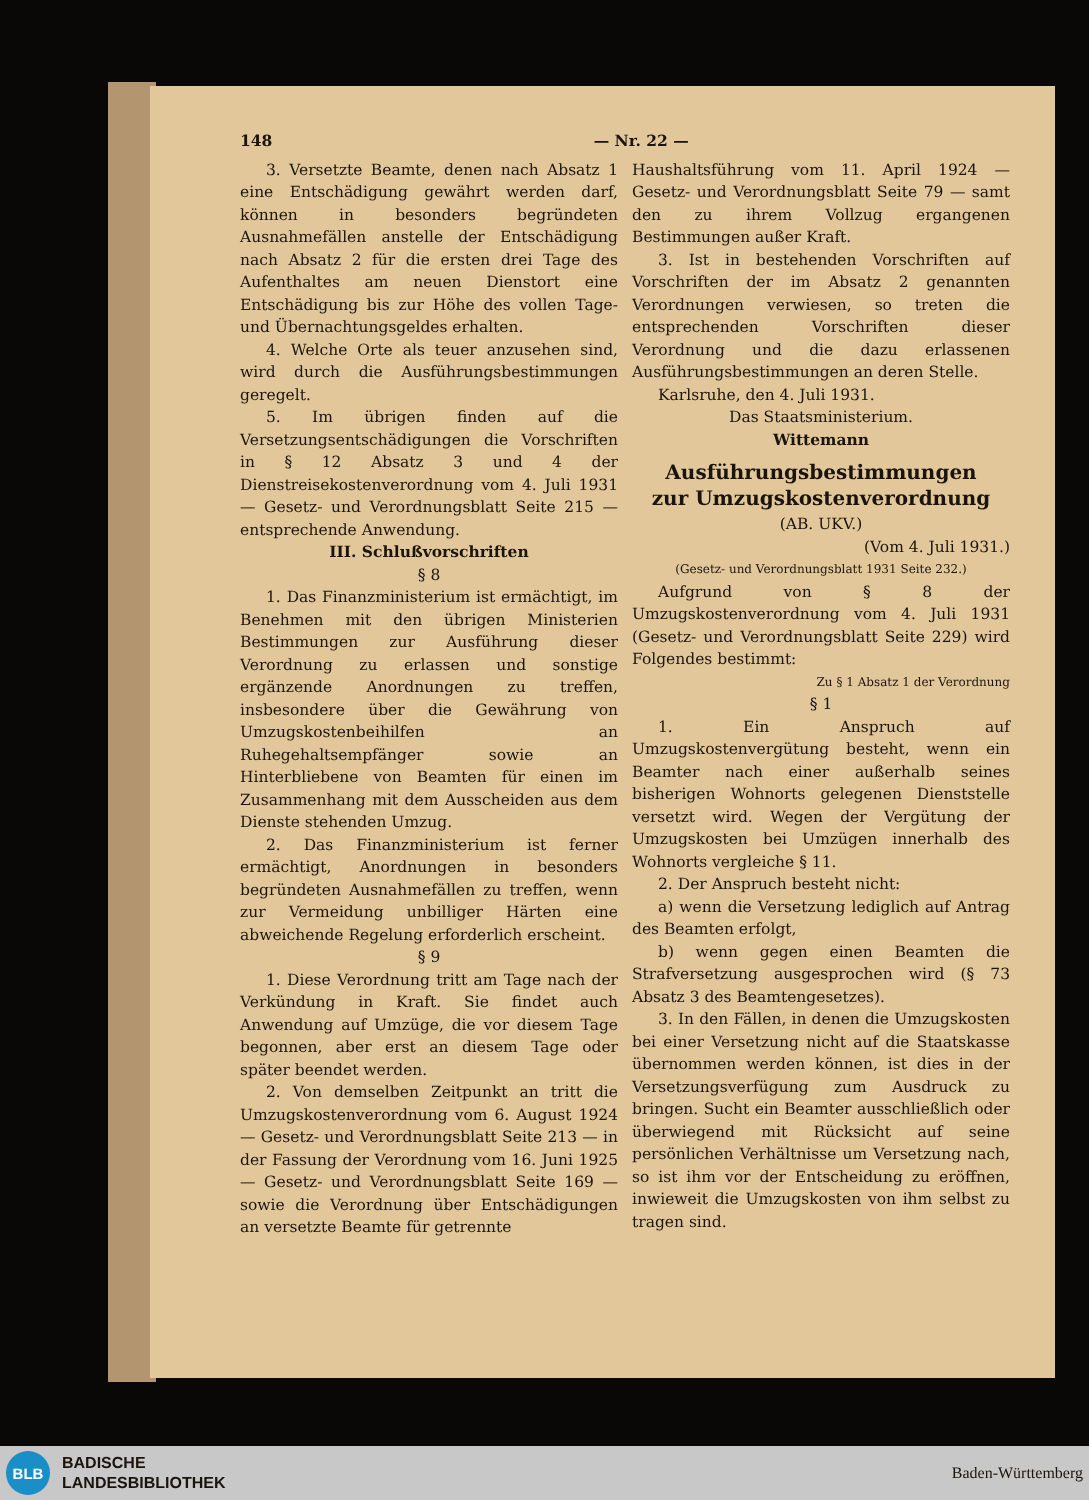148 — Nr. 22 —
3. Versetzte Beamte, denen nach Absatz 1 eine Entschädigung gewährt werden darf, können in besonders begründeten Ausnahmefällen anstelle der Entschädigung nach Absatz 2 für die ersten drei Tage des Aufenthaltes am neuen Dienstort eine Entschädigung bis zur Höhe des vollen Tage- und Übernachtungsgeldes erhalten.
4. Welche Orte als teuer anzusehen sind, wird durch die Ausführungsbestimmungen geregelt.
5. Im übrigen finden auf die Versetzungsentschädigungen die Vorschriften in § 12 Absatz 3 und 4 der Dienstreisekostenverordnung vom 4. Juli 1931 — Gesetz- und Verordnungsblatt Seite 215 — entsprechende Anwendung.
III. Schlußvorschriften
§ 8
1. Das Finanzministerium ist ermächtigt, im Benehmen mit den übrigen Ministerien Bestimmungen zur Ausführung dieser Verordnung zu erlassen und sonstige ergänzende Anordnungen zu treffen, insbesondere über die Gewährung von Umzugskostenbeihilfen an Ruhegehaltsempfänger sowie an Hinterbliebene von Beamten für einen im Zusammenhang mit dem Ausscheiden aus dem Dienste stehenden Umzug.
2. Das Finanzministerium ist ferner ermächtigt, Anordnungen in besonders begründeten Ausnahmefällen zu treffen, wenn zur Vermeidung unbilliger Härten eine abweichende Regelung erforderlich erscheint.
§ 9
1. Diese Verordnung tritt am Tage nach der Verkündung in Kraft. Sie findet auch Anwendung auf Umzüge, die vor diesem Tage begonnen, aber erst an diesem Tage oder später beendet werden.
2. Von demselben Zeitpunkt an tritt die Umzugskostenverordnung vom 6. August 1924 — Gesetz- und Verordnungsblatt Seite 213 — in der Fassung der Verordnung vom 16. Juni 1925 — Gesetz- und Verordnungsblatt Seite 169 — sowie die Verordnung über Entschädigungen an versetzte Beamte für getrennte
Haushaltsführung vom 11. April 1924 — Gesetz- und Verordnungsblatt Seite 79 — samt den zu ihrem Vollzug ergangenen Bestimmungen außer Kraft.
3. Ist in bestehenden Vorschriften auf Vorschriften der im Absatz 2 genannten Verordnungen verwiesen, so treten die entsprechenden Vorschriften dieser Verordnung und die dazu erlassenen Ausführungsbestimmungen an deren Stelle.
Karlsruhe, den 4. Juli 1931.
Das Staatsministerium.
Wittemann
Ausführungsbestimmungen
zur Umzugskostenverordnung
(AB. UKV.)
(Vom 4. Juli 1931.)
(Gesetz- und Verordnungsblatt 1931 Seite 232.)
Aufgrund von § 8 der Umzugskostenverordnung vom 4. Juli 1931 (Gesetz- und Verordnungsblatt Seite 229) wird Folgendes bestimmt:
Zu § 1 Absatz 1 der Verordnung
§ 1
1. Ein Anspruch auf Umzugskostenvergütung besteht, wenn ein Beamter nach einer außerhalb seines bisherigen Wohnorts gelegenen Dienststelle versetzt wird. Wegen der Vergütung der Umzugskosten bei Umzügen innerhalb des Wohnorts vergleiche § 11.
2. Der Anspruch besteht nicht:
a) wenn die Versetzung lediglich auf Antrag des Beamten erfolgt,
b) wenn gegen einen Beamten die Strafversetzung ausgesprochen wird (§ 73 Absatz 3 des Beamtengesetzes).
3. In den Fällen, in denen die Umzugskosten bei einer Versetzung nicht auf die Staatskasse übernommen werden können, ist dies in der Versetzungsverfügung zum Ausdruck zu bringen. Sucht ein Beamter ausschließlich oder überwiegend mit Rücksicht auf seine persönlichen Verhältnisse um Versetzung nach, so ist ihm vor der Entscheidung zu eröffnen, inwieweit die Umzugskosten von ihm selbst zu tragen sind.
BLB
BADISCHE
LANDESBIBLIOTHEK
Baden-Württemberg